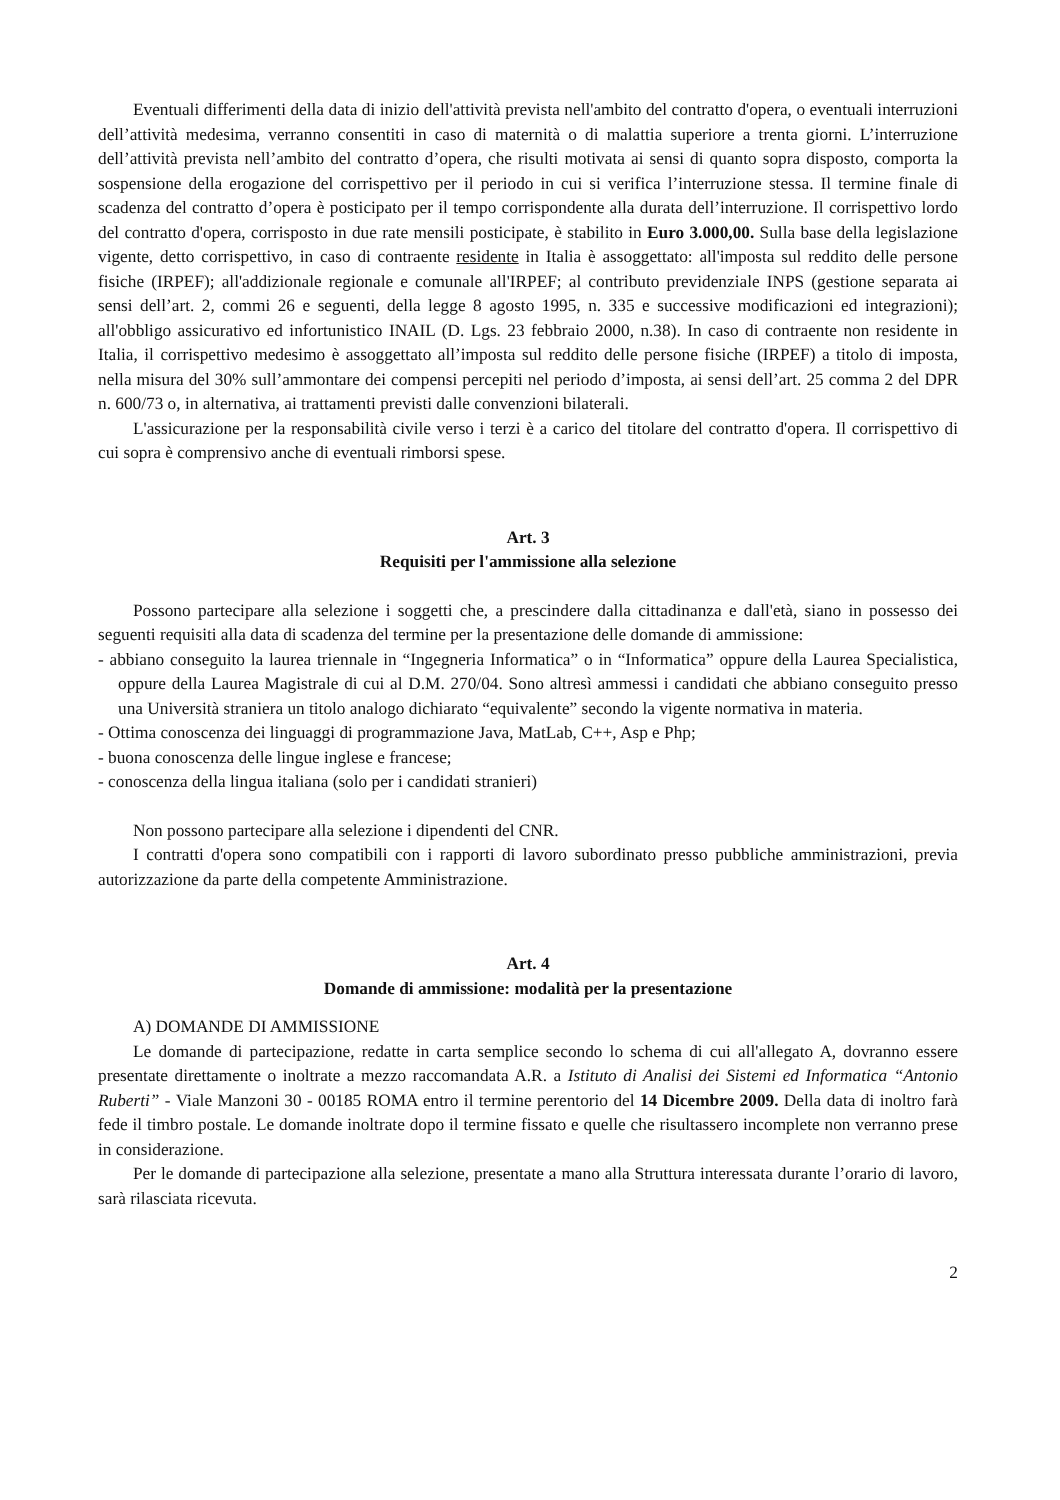Eventuali differimenti della data di inizio dell'attività prevista nell'ambito del contratto d'opera, o eventuali interruzioni dell’attività medesima, verranno consentiti in caso di maternità o di malattia superiore a trenta giorni. L’interruzione dell’attività prevista nell’ambito del contratto d’opera, che risulti motivata ai sensi di quanto sopra disposto, comporta la sospensione della erogazione del corrispettivo per il periodo in cui si verifica l’interruzione stessa. Il termine finale di scadenza del contratto d’opera è posticipato per il tempo corrispondente alla durata dell’interruzione. Il corrispettivo lordo del contratto d'opera, corrisposto in due rate mensili posticipate, è stabilito in Euro 3.000,00. Sulla base della legislazione vigente, detto corrispettivo, in caso di contraente residente in Italia è assoggettato: all'imposta sul reddito delle persone fisiche (IRPEF); all'addizionale regionale e comunale all'IRPEF; al contributo previdenziale INPS (gestione separata ai sensi dell’art. 2, commi 26 e seguenti, della legge 8 agosto 1995, n. 335 e successive modificazioni ed integrazioni); all'obbligo assicurativo ed infortunistico INAIL (D. Lgs. 23 febbraio 2000, n.38). In caso di contraente non residente in Italia, il corrispettivo medesimo è assoggettato all’imposta sul reddito delle persone fisiche (IRPEF) a titolo di imposta, nella misura del 30% sull’ammontare dei compensi percepiti nel periodo d’imposta, ai sensi dell’art. 25 comma 2 del DPR n. 600/73 o, in alternativa, ai trattamenti previsti dalle convenzioni bilaterali.
L'assicurazione per la responsabilità civile verso i terzi è a carico del titolare del contratto d'opera. Il corrispettivo di cui sopra è comprensivo anche di eventuali rimborsi spese.
Art. 3
Requisiti per l'ammissione alla selezione
Possono partecipare alla selezione i soggetti che, a prescindere dalla cittadinanza e dall'età, siano in possesso dei seguenti requisiti alla data di scadenza del termine per la presentazione delle domande di ammissione:
- abbiano conseguito la laurea triennale in “Ingegneria Informatica” o in “Informatica” oppure della Laurea Specialistica, oppure della Laurea Magistrale di cui al D.M. 270/04. Sono altresì ammessi i candidati che abbiano conseguito presso una Università straniera un titolo analogo dichiarato “equivalente” secondo la vigente normativa in materia.
- Ottima conoscenza dei linguaggi di programmazione Java, MatLab, C++, Asp e Php;
- buona conoscenza delle lingue inglese e francese;
- conoscenza della lingua italiana (solo per i candidati stranieri)
Non possono partecipare alla selezione i dipendenti del CNR.
I contratti d'opera sono compatibili con i rapporti di lavoro subordinato presso pubbliche amministrazioni, previa autorizzazione da parte della competente Amministrazione.
Art. 4
Domande di ammissione: modalità per la presentazione
A) DOMANDE DI AMMISSIONE
Le domande di partecipazione, redatte in carta semplice secondo lo schema di cui all'allegato A, dovranno essere presentate direttamente o inoltrate a mezzo raccomandata A.R. a Istituto di Analisi dei Sistemi ed Informatica “Antonio Ruberti” - Viale Manzoni 30 - 00185 ROMA entro il termine perentorio del 14 Dicembre 2009. Della data di inoltro farà fede il timbro postale. Le domande inoltrate dopo il termine fissato e quelle che risultassero incomplete non verranno prese in considerazione.
Per le domande di partecipazione alla selezione, presentate a mano alla Struttura interessata durante l’orario di lavoro, sarà rilasciata ricevuta.
2